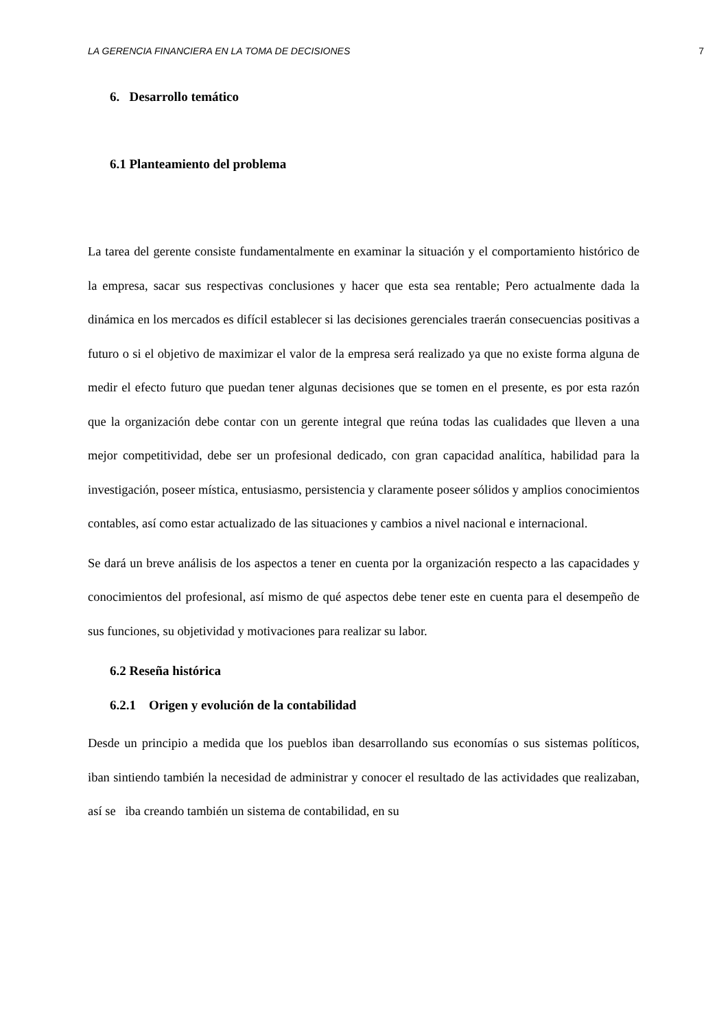LA GERENCIA FINANCIERA EN LA TOMA DE DECISIONES 7
6. Desarrollo temático
6.1 Planteamiento del problema
La tarea del gerente consiste fundamentalmente en examinar la situación y el comportamiento histórico de la empresa, sacar sus respectivas conclusiones y hacer que esta sea rentable; Pero actualmente dada la dinámica en los mercados es difícil establecer si las decisiones gerenciales traerán consecuencias positivas a futuro o si el objetivo de maximizar el valor de la empresa será realizado ya que no existe forma alguna de medir el efecto futuro que puedan tener algunas decisiones que se tomen en el presente, es por esta razón que la organización debe contar con un gerente integral que reúna todas las cualidades que lleven a una mejor competitividad, debe ser un profesional dedicado, con gran capacidad analítica, habilidad para la investigación, poseer mística, entusiasmo, persistencia y claramente poseer sólidos y amplios conocimientos contables, así como estar actualizado de las situaciones y cambios a nivel nacional e internacional.
Se dará un breve análisis de los aspectos a tener en cuenta por la organización respecto a las capacidades y conocimientos del profesional, así mismo de qué aspectos debe tener este en cuenta para el desempeño de sus funciones, su objetividad y motivaciones para realizar su labor.
6.2 Reseña histórica
6.2.1 Origen y evolución de la contabilidad
Desde un principio a medida que los pueblos iban desarrollando sus economías o sus sistemas políticos, iban sintiendo también la necesidad de administrar y conocer el resultado de las actividades que realizaban, así se iba creando también un sistema de contabilidad, en su